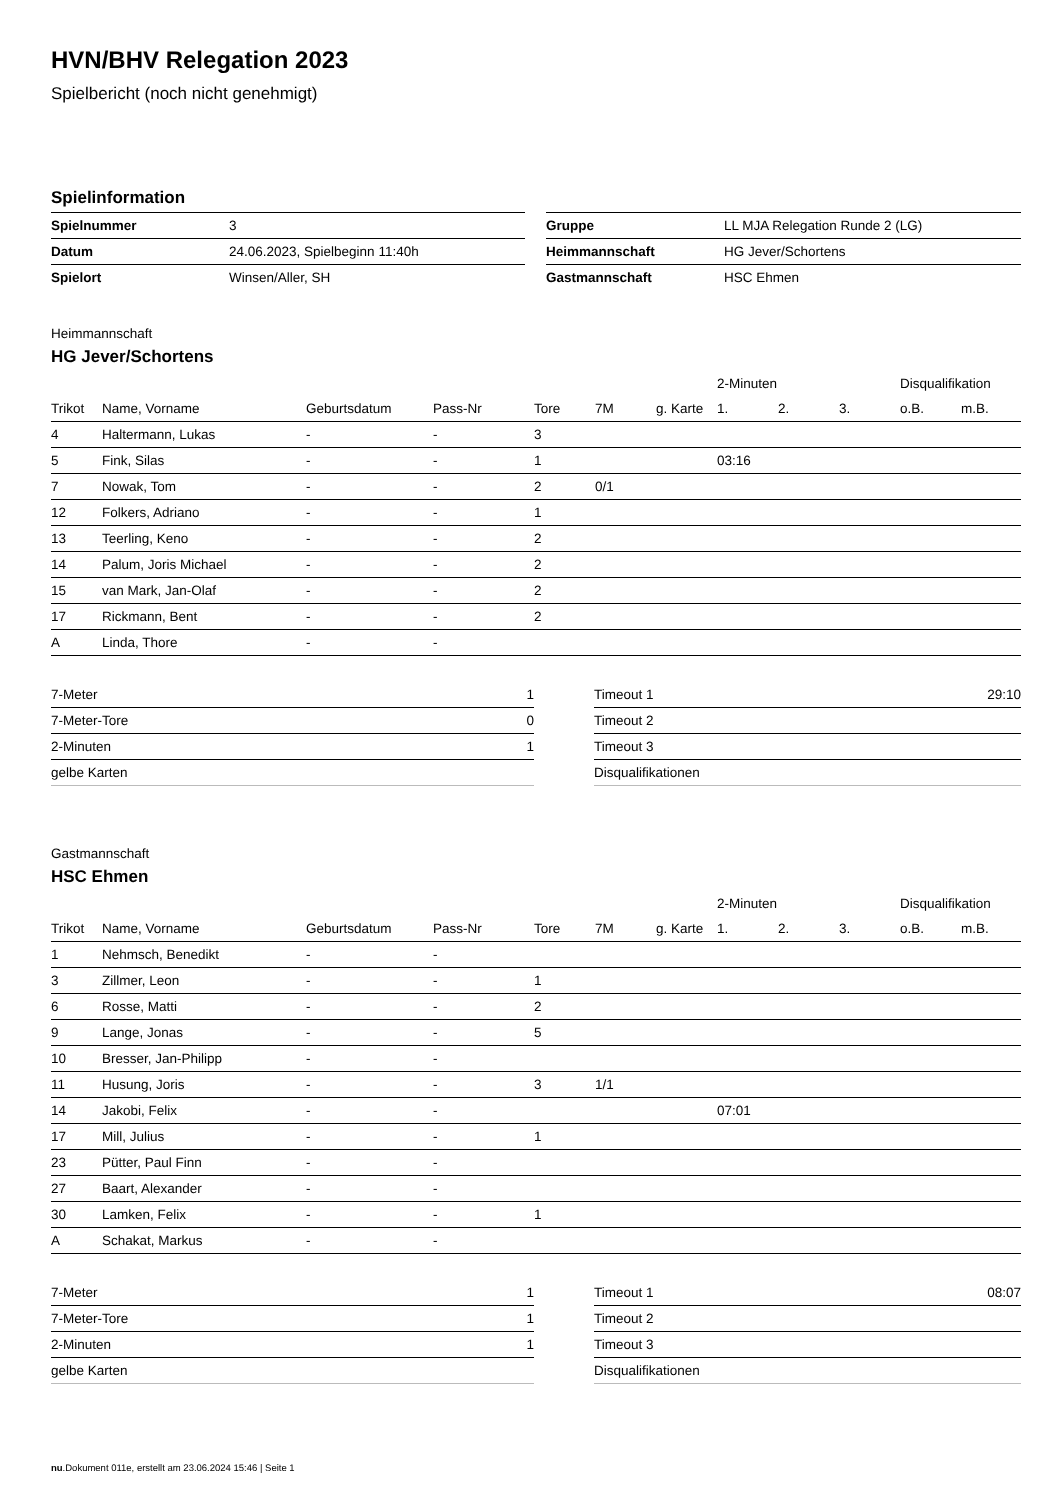HVN/BHV Relegation 2023
Spielbericht (noch nicht genehmigt)
Spielinformation
| Spielnummer | 3 |
| Datum | 24.06.2023, Spielbeginn 11:40h |
| Spielort | Winsen/Aller, SH |
| Gruppe | LL MJA Relegation Runde 2 (LG) |
| Heimmannschaft | HG Jever/Schortens |
| Gastmannschaft | HSC Ehmen |
Heimmannschaft
HG Jever/Schortens
| | | | | | | | 2-Minuten | | | Disqualifikation | |
| --- | --- | --- | --- | --- | --- | --- | --- | --- | --- | --- | --- |
| Trikot | Name, Vorname | Geburtsdatum | Pass-Nr | Tore | 7M | g. Karte | 1. | 2. | 3. | o.B. | m.B. |
| 4 | Haltermann, Lukas | - | - | 3 | | | | | | | |
| 5 | Fink, Silas | - | - | 1 | | | 03:16 | | | | |
| 7 | Nowak, Tom | - | - | 2 | 0/1 | | | | | | |
| 12 | Folkers, Adriano | - | - | 1 | | | | | | | |
| 13 | Teerling, Keno | - | - | 2 | | | | | | | |
| 14 | Palum, Joris Michael | - | - | 2 | | | | | | | |
| 15 | van Mark, Jan-Olaf | - | - | 2 | | | | | | | |
| 17 | Rickmann, Bent | - | - | 2 | | | | | | | |
| A | Linda, Thore | - | - | | | | | | | | |
| 7-Meter | 1 |
| 7-Meter-Tore | 0 |
| 2-Minuten | 1 |
| gelbe Karten | |
| Timeout 1 | 29:10 |
| Timeout 2 | |
| Timeout 3 | |
| Disqualifikationen | |
Gastmannschaft
HSC Ehmen
| | | | | | | | 2-Minuten | | | Disqualifikation | |
| --- | --- | --- | --- | --- | --- | --- | --- | --- | --- | --- | --- |
| Trikot | Name, Vorname | Geburtsdatum | Pass-Nr | Tore | 7M | g. Karte | 1. | 2. | 3. | o.B. | m.B. |
| 1 | Nehmsch, Benedikt | - | - | | | | | | | | |
| 3 | Zillmer, Leon | - | - | 1 | | | | | | | |
| 6 | Rosse, Matti | - | - | 2 | | | | | | | |
| 9 | Lange, Jonas | - | - | 5 | | | | | | | |
| 10 | Bresser, Jan-Philipp | - | - | | | | | | | | |
| 11 | Husung, Joris | - | - | 3 | 1/1 | | | | | | |
| 14 | Jakobi, Felix | - | - | | | | 07:01 | | | | |
| 17 | Mill, Julius | - | - | 1 | | | | | | | |
| 23 | Pütter, Paul Finn | - | - | | | | | | | | |
| 27 | Baart, Alexander | - | - | | | | | | | | |
| 30 | Lamken, Felix | - | - | 1 | | | | | | | |
| A | Schakat, Markus | - | - | | | | | | | | |
| 7-Meter | 1 |
| 7-Meter-Tore | 1 |
| 2-Minuten | 1 |
| gelbe Karten | |
| Timeout 1 | 08:07 |
| Timeout 2 | |
| Timeout 3 | |
| Disqualifikationen | |
nu.Dokument 011e, erstellt am 23.06.2024 15:46 | Seite 1